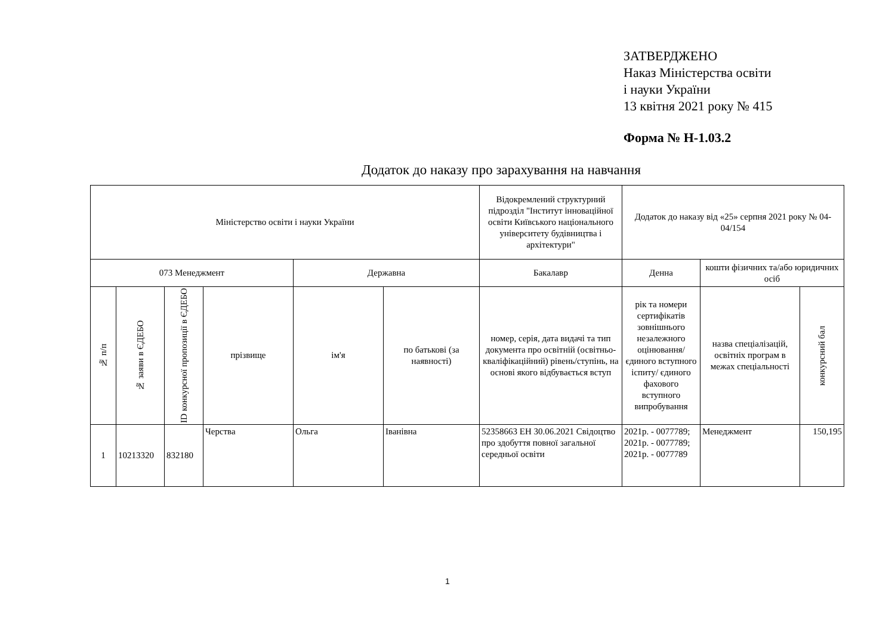ЗАТВЕРДЖЕНО
Наказ Міністерства освіти
і науки України
13 квітня 2021 року № 415
Форма № Н-1.03.2
Додаток до наказу про зарахування на навчання
| Міністерство освіти і науки України | | | | | | Відокремлений структурний підрозділ "Інститут інноваційної освіти Київського національного університету будівництва і архітектури" | Додаток до наказу від «25» серпня 2021 року № 04-04/154 | | |
| --- | --- | --- | --- | --- | --- | --- | --- | --- | --- |
| 073 Менеджмент | | | | Державна | | Бакалавр | Денна | кошти фізичних та/або юридичних осіб | |
| № п/п | № заяви в ЄДЕБО | ID конкурсної пропозиції в ЄДЕБО | прізвище | ім'я | по батькові (за наявності) | номер, серія, дата видачі та тип документа про освітній (освітньо-кваліфікаційний) рівень/ступінь, на основі якого відбувається вступ | рік та номери сертифікатів зовнішнього незалежного оцінювання/ єдиного вступного іспиту/ єдиного фахового вступного випробування | назва спеціалізацій, освітніх програм в межах спеціальності | конкурсний бал |
| 1 | 10213320 | 832180 | Черства | Ольга | Іванівна | 52358663 ЕН 30.06.2021 Свідоцтво про здобуття повної загальної середньої освіти | 2021р. - 0077789; 2021р. - 0077789; 2021р. - 0077789 | Менеджмент | 150,195 |
1